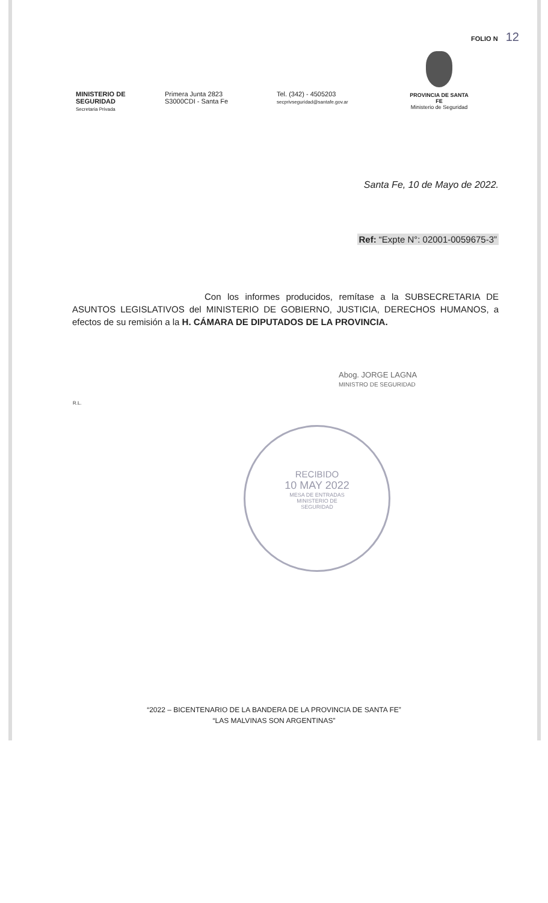FOLIO N 12
MINISTERIO DE
SEGURIDAD
Secretaria Privada
Primera Junta 2823
S3000CDI - Santa Fe
Tel. (342) - 4505203
secprivseguridad@santafe.gov.ar
PROVINCIA DE SANTA FE
Ministerio de Seguridad
Santa Fe, 10 de Mayo de 2022.
Ref: “Expte N°: 02001-0059675-3”
Con los informes producidos, remítase a la SUBSECRETARIA DE ASUNTOS LEGISLATIVOS del MINISTERIO DE GOBIERNO, JUSTICIA, DERECHOS HUMANOS, a efectos de su remisión a la H. CÁMARA DE DIPUTADOS DE LA PROVINCIA.
Abog. JORGE LAGNA
MINISTRO DE SEGURIDAD
R.L.
RECIBIDO
10 MAY 2022
MESA DE ENTRADAS
MINISTERIO DE
SEGURIDAD
“2022 – BICENTENARIO DE LA BANDERA DE LA PROVINCIA DE SANTA FE”
“LAS MALVINAS SON ARGENTINAS”